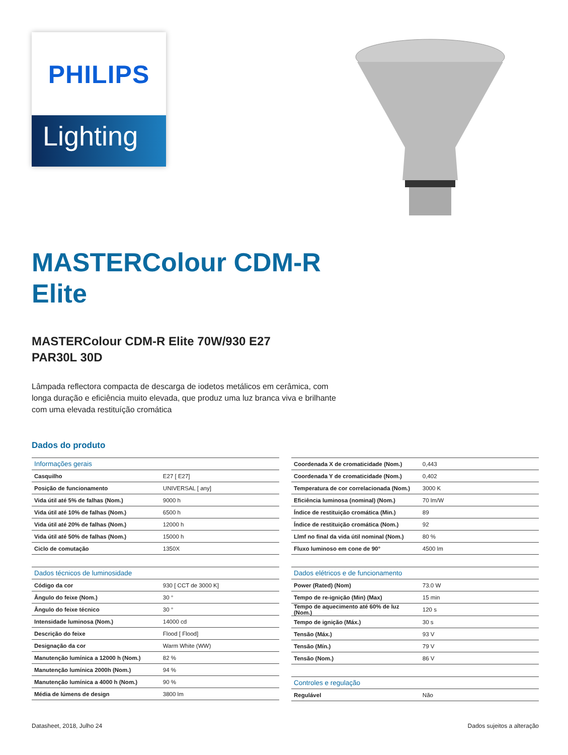PHILIPS
Lighting
MASTERColour CDM-R Elite
MASTERColour CDM-R Elite 70W/930 E27 PAR30L 30D
Lâmpada reflectora compacta de descarga de iodetos metálicos em cerâmica, com longa duração e eficiência muito elevada, que produz uma luz branca viva e brilhante com uma elevada restituíção cromática
Dados do produto
| Informações gerais | |
| --- | --- |
| Casquilho | E27 [ E27] |
| Posição de funcionamento | UNIVERSAL [ any] |
| Vida útil até 5% de falhas (Nom.) | 9000 h |
| Vida útil até 10% de falhas (Nom.) | 6500 h |
| Vida útil até 20% de falhas (Nom.) | 12000 h |
| Vida útil até 50% de falhas (Nom.) | 15000 h |
| Ciclo de comutação | 1350X |
| Dados técnicos de luminosidade | |
| --- | --- |
| Código da cor | 930 [ CCT de 3000 K] |
| Ângulo do feixe (Nom.) | 30 ° |
| Ângulo do feixe técnico | 30 ° |
| Intensidade luminosa (Nom.) | 14000 cd |
| Descrição do feixe | Flood [ Flood] |
| Designação da cor | Warm White (WW) |
| Manutenção lumínica a 12000 h (Nom.) | 82 % |
| Manutenção lumínica 2000h (Nom.) | 94 % |
| Manutenção lumínica a 4000 h (Nom.) | 90 % |
| Média de lúmens de design | 3800 lm |
| Coordenada X de cromaticidade (Nom.) | 0,443 |
| Coordenada Y de cromaticidade (Nom.) | 0,402 |
| Temperatura de cor correlacionada (Nom.) | 3000 K |
| Eficiência luminosa (nominal) (Nom.) | 70 lm/W |
| Índice de restituição cromática (Min.) | 89 |
| Índice de restituição cromática (Nom.) | 92 |
| Llmf no final da vida útil nominal (Nom.) | 80 % |
| Fluxo luminoso em cone de 90° | 4500 lm |
| Dados elétricos e de funcionamento | |
| --- | --- |
| Power (Rated) (Nom) | 73.0 W |
| Tempo de re-ignição (Min) (Max) | 15 min |
| Tempo de aquecimento até 60% de luz (Nom.) | 120 s |
| Tempo de ignição (Máx.) | 30 s |
| Tensão (Máx.) | 93 V |
| Tensão (Mín.) | 79 V |
| Tensão (Nom.) | 86 V |
| Controles e regulação | |
| --- | --- |
| Regulável | Não |
Datasheet, 2018, Julho 24 Dados sujeitos a alteração